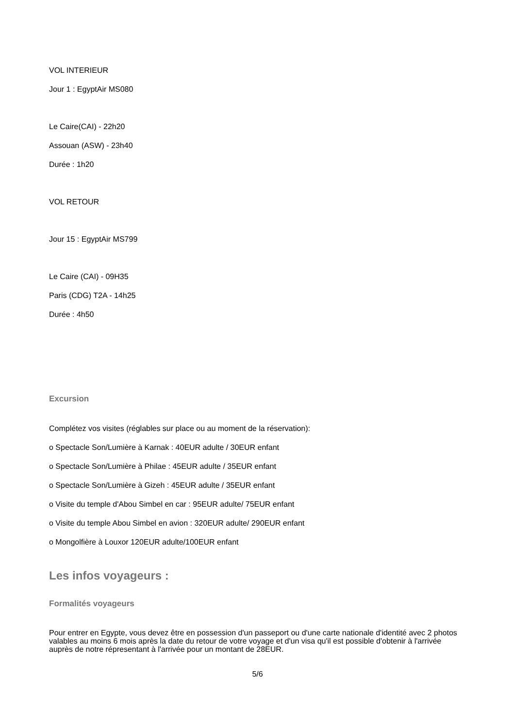VOL INTERIEUR
Jour 1 : EgyptAir MS080
Le Caire(CAI) - 22h20
Assouan (ASW) - 23h40
Durée : 1h20
VOL RETOUR
Jour 15 : EgyptAir MS799
Le Caire (CAI) - 09H35
Paris (CDG) T2A - 14h25
Durée : 4h50
Excursion
Complétez vos visites (réglables sur place ou au moment de la réservation):
o Spectacle Son/Lumière à Karnak : 40EUR adulte / 30EUR enfant
o Spectacle Son/Lumière à Philae : 45EUR adulte / 35EUR enfant
o Spectacle Son/Lumière à Gizeh : 45EUR adulte / 35EUR enfant
o Visite du temple d'Abou Simbel en car : 95EUR adulte/ 75EUR enfant
o Visite du temple Abou Simbel en avion : 320EUR adulte/ 290EUR enfant
o Mongolfière à Louxor 120EUR adulte/100EUR enfant
Les infos voyageurs :
Formalités voyageurs
Pour entrer en Egypte, vous devez être en possession d'un passeport ou d'une carte nationale d'identité avec 2 photos valables au moins 6 mois après la date du retour de votre voyage et d'un visa qu'il est possible d'obtenir à l'arrivée auprès de notre répresentant à l'arrivée pour un montant de 28EUR.
5/6